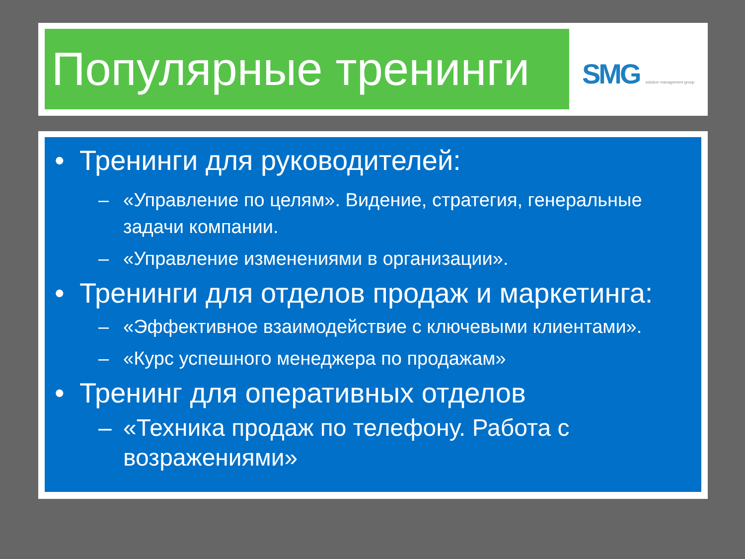Популярные тренинги
SMG solution management group
• Тренинги для руководителей:
– «Управление по целям». Видение, стратегия, генеральные задачи компании.
– «Управление изменениями в организации».
• Тренинги для отделов продаж и маркетинга:
– «Эффективное взаимодействие с ключевыми клиентами».
– «Курс успешного менеджера по продажам»
• Тренинг для оперативных отделов
– «Техника продаж по телефону. Работа с возражениями»